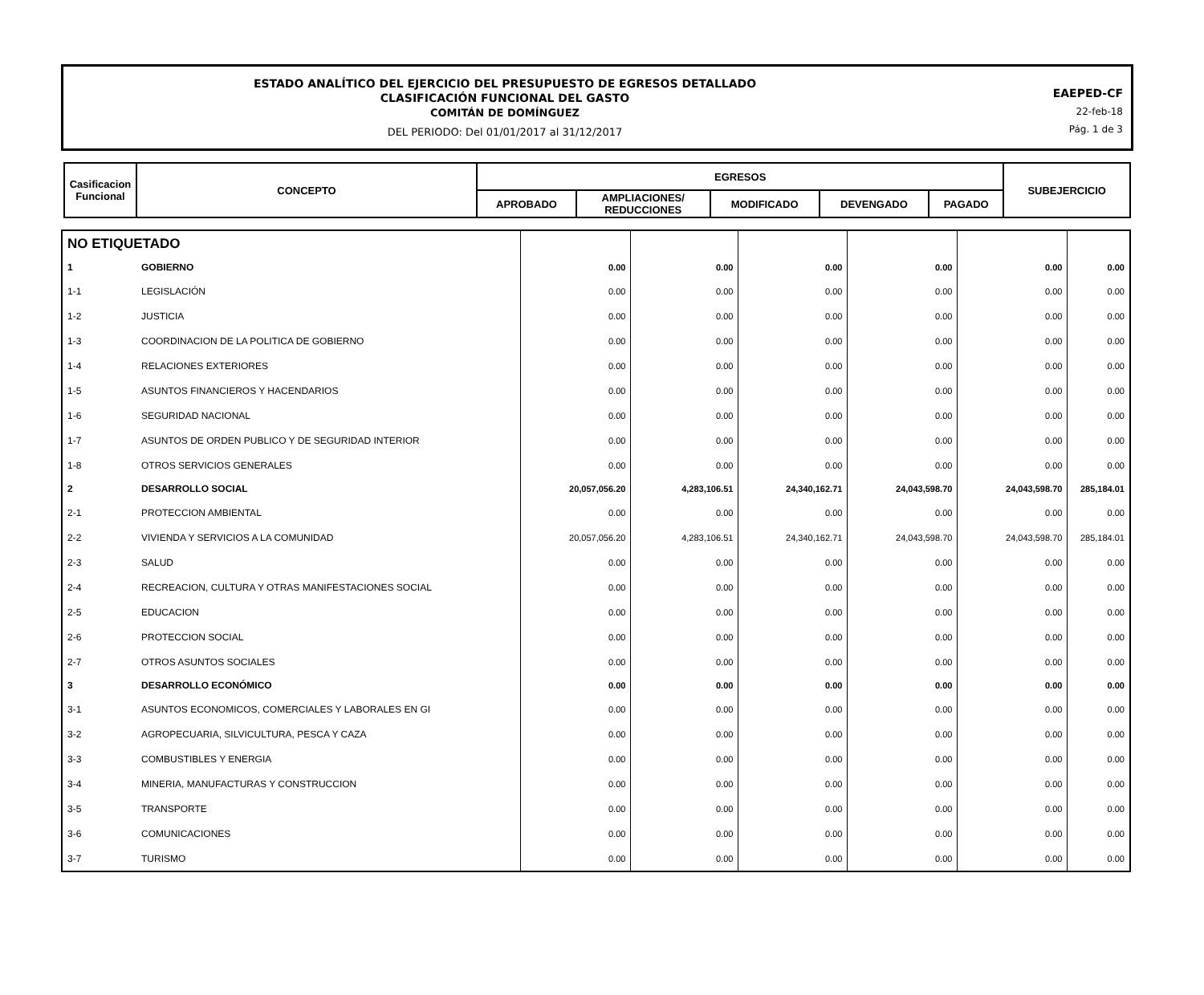ESTADO ANALÍTICO DEL EJERCICIO DEL PRESUPUESTO DE EGRESOS DETALLADO
CLASIFICACIÓN FUNCIONAL DEL GASTO
COMITÁN DE DOMÍNGUEZ
DEL PERIODO: Del 01/01/2017 al 31/12/2017
EAEPED-CF
22-feb-18
Pág. 1 de 3
| Casificacion Funcional | CONCEPTO | EGRESOS | | | | | SUBEJERCICIO |
| --- | --- | --- | --- | --- | --- | --- | --- |
| | | APROBADO | AMPLIACIONES/ REDUCCIONES | MODIFICADO | DEVENGADO | PAGADO | |
| NO ETIQUETADO | | | | | | | |
| 1 | GOBIERNO | 0.00 | 0.00 | 0.00 | 0.00 | 0.00 | 0.00 |
| 1-1 | LEGISLACIÓN | 0.00 | 0.00 | 0.00 | 0.00 | 0.00 | 0.00 |
| 1-2 | JUSTICIA | 0.00 | 0.00 | 0.00 | 0.00 | 0.00 | 0.00 |
| 1-3 | COORDINACION DE LA POLITICA DE GOBIERNO | 0.00 | 0.00 | 0.00 | 0.00 | 0.00 | 0.00 |
| 1-4 | RELACIONES EXTERIORES | 0.00 | 0.00 | 0.00 | 0.00 | 0.00 | 0.00 |
| 1-5 | ASUNTOS FINANCIEROS Y HACENDARIOS | 0.00 | 0.00 | 0.00 | 0.00 | 0.00 | 0.00 |
| 1-6 | SEGURIDAD NACIONAL | 0.00 | 0.00 | 0.00 | 0.00 | 0.00 | 0.00 |
| 1-7 | ASUNTOS DE ORDEN PUBLICO Y DE SEGURIDAD INTERIOR | 0.00 | 0.00 | 0.00 | 0.00 | 0.00 | 0.00 |
| 1-8 | OTROS SERVICIOS GENERALES | 0.00 | 0.00 | 0.00 | 0.00 | 0.00 | 0.00 |
| 2 | DESARROLLO SOCIAL | 20,057,056.20 | 4,283,106.51 | 24,340,162.71 | 24,043,598.70 | 24,043,598.70 | 285,184.01 |
| 2-1 | PROTECCION AMBIENTAL | 0.00 | 0.00 | 0.00 | 0.00 | 0.00 | 0.00 |
| 2-2 | VIVIENDA Y SERVICIOS A LA COMUNIDAD | 20,057,056.20 | 4,283,106.51 | 24,340,162.71 | 24,043,598.70 | 24,043,598.70 | 285,184.01 |
| 2-3 | SALUD | 0.00 | 0.00 | 0.00 | 0.00 | 0.00 | 0.00 |
| 2-4 | RECREACION, CULTURA Y OTRAS MANIFESTACIONES SOCIAL | 0.00 | 0.00 | 0.00 | 0.00 | 0.00 | 0.00 |
| 2-5 | EDUCACION | 0.00 | 0.00 | 0.00 | 0.00 | 0.00 | 0.00 |
| 2-6 | PROTECCION SOCIAL | 0.00 | 0.00 | 0.00 | 0.00 | 0.00 | 0.00 |
| 2-7 | OTROS ASUNTOS SOCIALES | 0.00 | 0.00 | 0.00 | 0.00 | 0.00 | 0.00 |
| 3 | DESARROLLO ECONÓMICO | 0.00 | 0.00 | 0.00 | 0.00 | 0.00 | 0.00 |
| 3-1 | ASUNTOS ECONOMICOS, COMERCIALES Y LABORALES EN GI | 0.00 | 0.00 | 0.00 | 0.00 | 0.00 | 0.00 |
| 3-2 | AGROPECUARIA, SILVICULTURA, PESCA Y CAZA | 0.00 | 0.00 | 0.00 | 0.00 | 0.00 | 0.00 |
| 3-3 | COMBUSTIBLES Y ENERGIA | 0.00 | 0.00 | 0.00 | 0.00 | 0.00 | 0.00 |
| 3-4 | MINERIA, MANUFACTURAS Y CONSTRUCCION | 0.00 | 0.00 | 0.00 | 0.00 | 0.00 | 0.00 |
| 3-5 | TRANSPORTE | 0.00 | 0.00 | 0.00 | 0.00 | 0.00 | 0.00 |
| 3-6 | COMUNICACIONES | 0.00 | 0.00 | 0.00 | 0.00 | 0.00 | 0.00 |
| 3-7 | TURISMO | 0.00 | 0.00 | 0.00 | 0.00 | 0.00 | 0.00 |